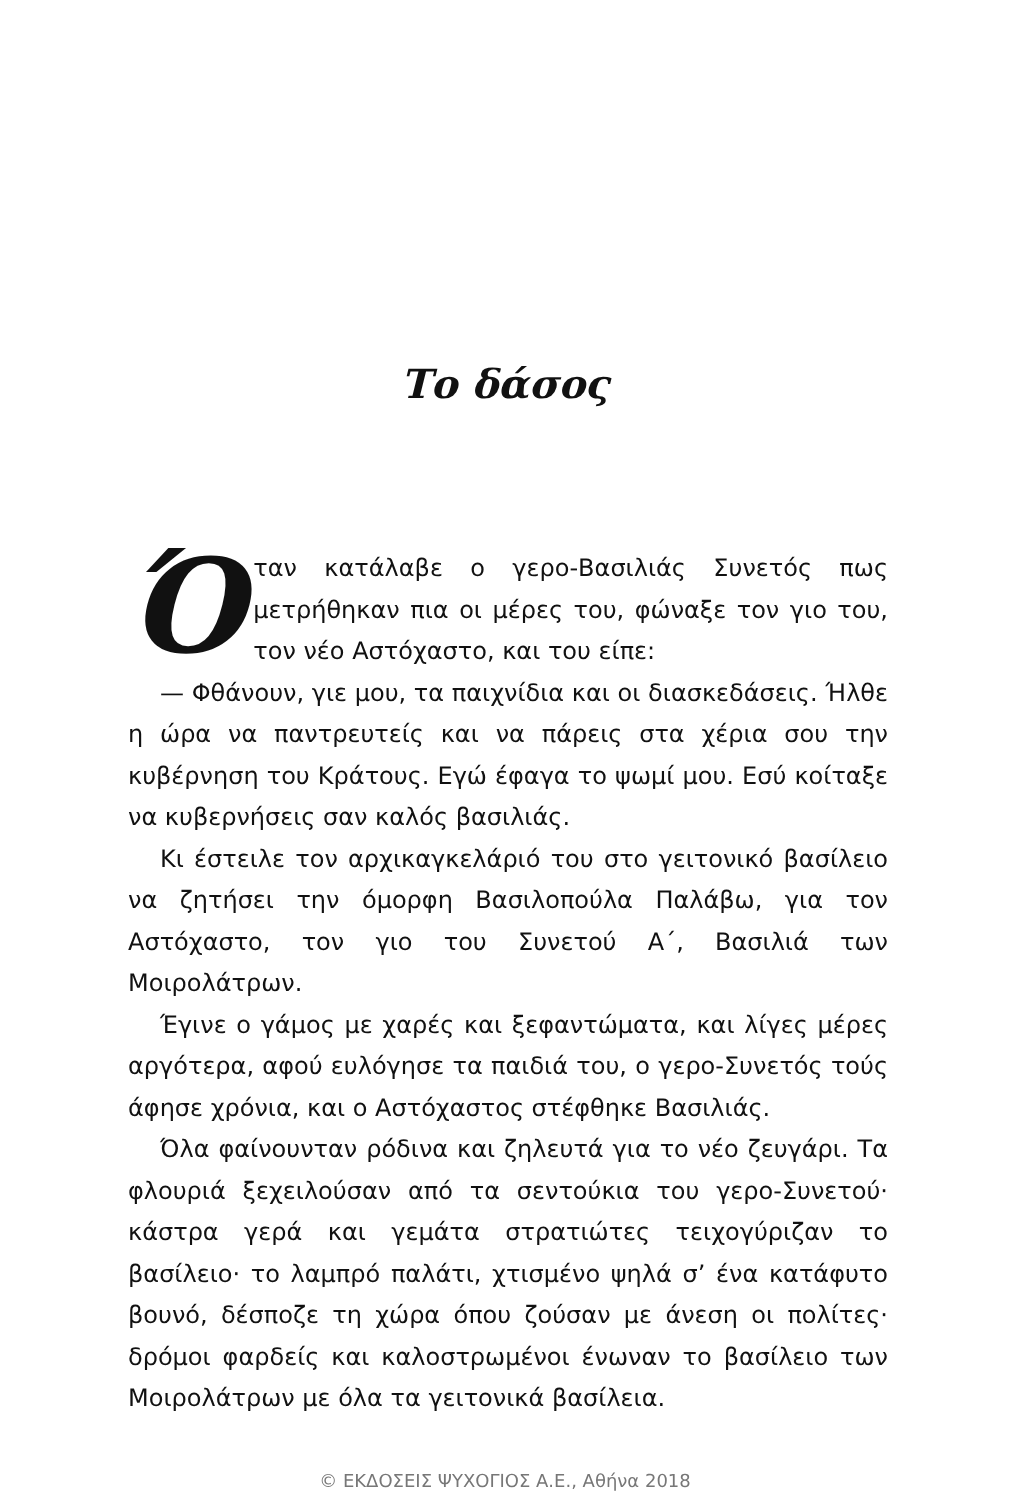Το δάσος
Όταν κατάλαβε ο γερο-Βασιλιάς Συνετός πως μετρήθηκαν πια οι μέρες του, φώναξε τον γιο του, τον νέο Αστόχαστο, και του είπε:
— Φθάνουν, γιε μου, τα παιχνίδια και οι διασκεδάσεις. Ήλθε η ώρα να παντρευτείς και να πάρεις στα χέρια σου την κυβέρνηση του Κράτους. Εγώ έφαγα το ψωμί μου. Εσύ κοίταξε να κυβερνήσεις σαν καλός βασιλιάς.
Κι έστειλε τον αρχικαγκελάριό του στο γειτονικό βασίλειο να ζητήσει την όμορφη Βασιλοπούλα Παλάβω, για τον Αστόχαστο, τον γιο του Συνετού Α΄, Βασιλιά των Μοιρολάτρων.
Έγινε ο γάμος με χαρές και ξεφαντώματα, και λίγες μέρες αργότερα, αφού ευλόγησε τα παιδιά του, ο γερο-Συνετός τούς άφησε χρόνια, και ο Αστόχαστος στέφθηκε Βασιλιάς.
Όλα φαίνουνταν ρόδινα και ζηλευτά για το νέο ζευγάρι. Τα φλουριά ξεχειλούσαν από τα σεντούκια του γερο-Συνετού· κάστρα γερά και γεμάτα στρατιώτες τειχογύριζαν το βασίλειο· το λαμπρό παλάτι, χτισμένο ψηλά σ’ ένα κατάφυτο βουνό, δέσποζε τη χώρα όπου ζούσαν με άνεση οι πολίτες· δρόμοι φαρδείς και καλοστρωμένοι ένωναν το βασίλειο των Μοιρολάτρων με όλα τα γειτονικά βασίλεια.
© ΕΚΔΟΣΕΙΣ ΨΥΧΟΓΙΟΣ Α.Ε., Αθήνα 2018